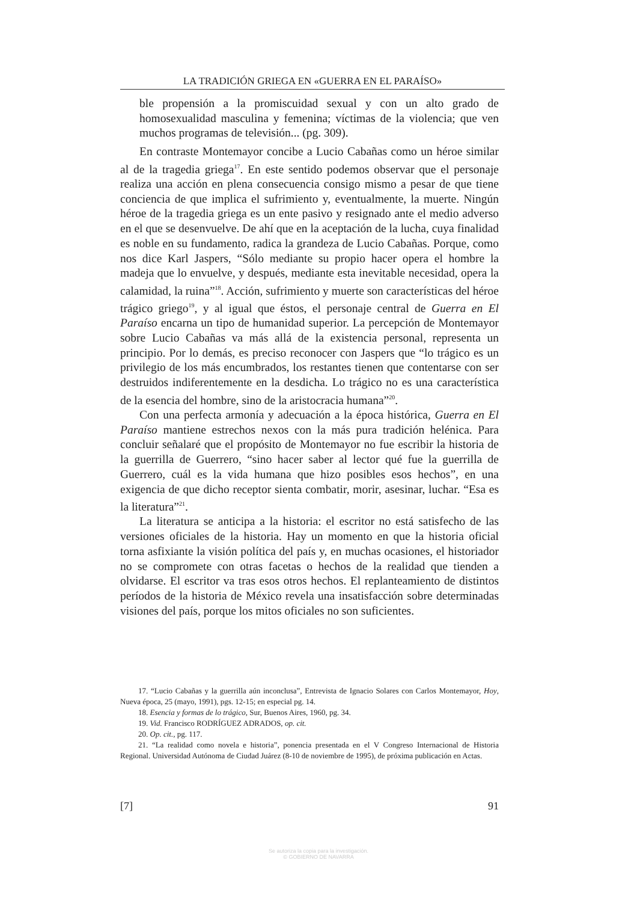LA TRADICIÓN GRIEGA EN «GUERRA EN EL PARAÍSO»
ble propensión a la promiscuidad sexual y con un alto grado de homosexualidad masculina y femenina; víctimas de la violencia; que ven muchos programas de televisión... (pg. 309).
En contraste Montemayor concibe a Lucio Cabañas como un héroe similar al de la tragedia griega<sup>17</sup>. En este sentido podemos observar que el personaje realiza una acción en plena consecuencia consigo mismo a pesar de que tiene conciencia de que implica el sufrimiento y, eventualmente, la muerte. Ningún héroe de la tragedia griega es un ente pasivo y resignado ante el medio adverso en el que se desenvuelve. De ahí que en la aceptación de la lucha, cuya finalidad es noble en su fundamento, radica la grandeza de Lucio Cabañas. Porque, como nos dice Karl Jaspers, “Sólo mediante su propio hacer opera el hombre la madeja que lo envuelve, y después, mediante esta inevitable necesidad, opera la calamidad, la ruina”<sup>18</sup>. Acción, sufrimiento y muerte son características del héroe trágico griego<sup>19</sup>, y al igual que éstos, el personaje central de Guerra en El Paraíso encarna un tipo de humanidad superior. La percepción de Montemayor sobre Lucio Cabañas va más allá de la existencia personal, representa un principio. Por lo demás, es preciso reconocer con Jaspers que “lo trágico es un privilegio de los más encumbrados, los restantes tienen que contentarse con ser destruidos indiferentemente en la desdicha. Lo trágico no es una característica de la esencia del hombre, sino de la aristocracia humana”<sup>20</sup>.
Con una perfecta armonía y adecuación a la época histórica, Guerra en El Paraíso mantiene estrechos nexos con la más pura tradición helénica. Para concluir señalaré que el propósito de Montemayor no fue escribir la historia de la guerrilla de Guerrero, “sino hacer saber al lector qué fue la guerrilla de Guerrero, cuál es la vida humana que hizo posibles esos hechos”, en una exigencia de que dicho receptor sienta combatir, morir, asesinar, luchar. “Esa es la literatura”<sup>21</sup>.
La literatura se anticipa a la historia: el escritor no está satisfecho de las versiones oficiales de la historia. Hay un momento en que la historia oficial torna asfixiante la visión política del país y, en muchas ocasiones, el historiador no se compromete con otras facetas o hechos de la realidad que tienden a olvidarse. El escritor va tras esos otros hechos. El replanteamiento de distintos períodos de la historia de México revela una insatisfacción sobre determinadas visiones del país, porque los mitos oficiales no son suficientes.
17. “Lucio Cabañas y la guerrilla aún inconclusa”, Entrevista de Ignacio Solares con Carlos Montemayor, Hoy, Nueva época, 25 (mayo, 1991), pgs. 12-15; en especial pg. 14.
18. Esencia y formas de lo trágico, Sur, Buenos Aires, 1960, pg. 34.
19. Vid. Francisco RODRÍGUEZ ADRADOS, op. cit.
20. Op. cit., pg. 117.
21. “La realidad como novela e historia”, ponencia presentada en el V Congreso Internacional de Historia Regional. Universidad Autónoma de Ciudad Juárez (8-10 de noviembre de 1995), de próxima publicación en Actas.
[7] 91
Se autoriza la copia para la investigación.
© GOBIERNO DE NAVARRA